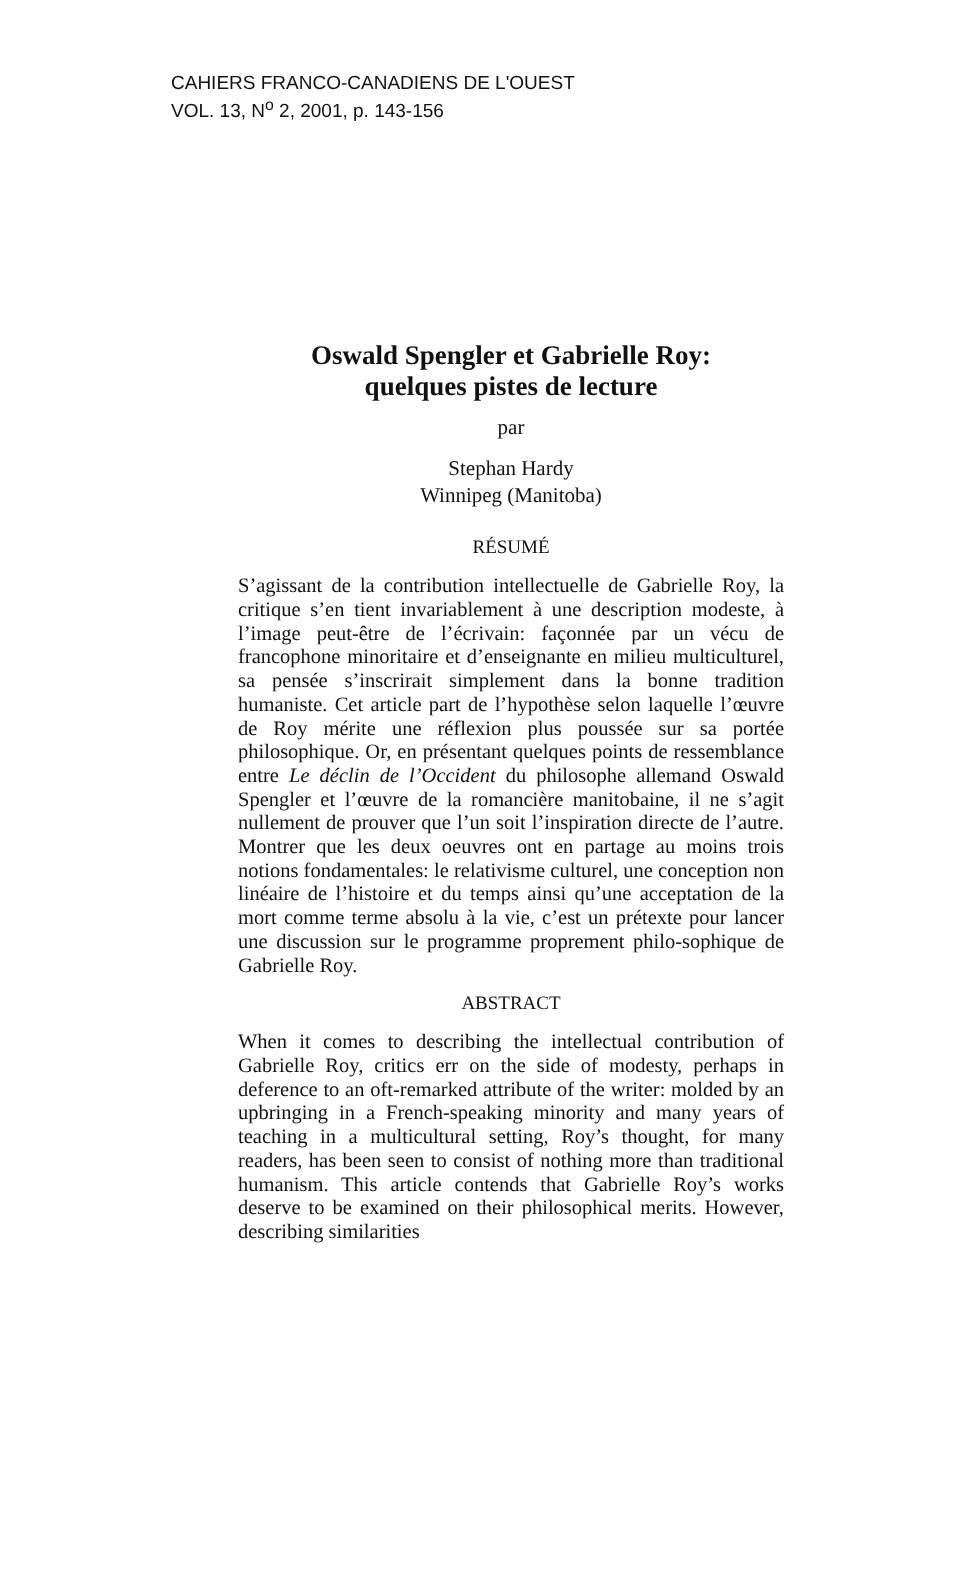CAHIERS FRANCO-CANADIENS DE L'OUEST
VOL. 13, N<sup>o</sup> 2, 2001, p. 143-156
Oswald Spengler et Gabrielle Roy:
quelques pistes de lecture
par
Stephan Hardy
Winnipeg (Manitoba)
RÉSUMÉ
S’agissant de la contribution intellectuelle de Gabrielle Roy, la critique s’en tient invariablement à une description modeste, à l’image peut-être de l’écrivain: façonnée par un vécu de francophone minoritaire et d’enseignante en milieu multiculturel, sa pensée s’inscrirait simplement dans la bonne tradition humaniste. Cet article part de l’hypothèse selon laquelle l’œuvre de Roy mérite une réflexion plus poussée sur sa portée philosophique. Or, en présentant quelques points de ressemblance entre Le déclin de l’Occident du philosophe allemand Oswald Spengler et l’œuvre de la romancière manitobaine, il ne s’agit nullement de prouver que l’un soit l’inspiration directe de l’autre. Montrer que les deux oeuvres ont en partage au moins trois notions fondamentales: le relativisme culturel, une conception non linéaire de l’histoire et du temps ainsi qu’une acceptation de la mort comme terme absolu à la vie, c’est un prétexte pour lancer une discussion sur le programme proprement philo-sophique de Gabrielle Roy.
ABSTRACT
When it comes to describing the intellectual contribution of Gabrielle Roy, critics err on the side of modesty, perhaps in deference to an oft-remarked attribute of the writer: molded by an upbringing in a French-speaking minority and many years of teaching in a multicultural setting, Roy’s thought, for many readers, has been seen to consist of nothing more than traditional humanism. This article contends that Gabrielle Roy’s works deserve to be examined on their philosophical merits. However, describing similarities